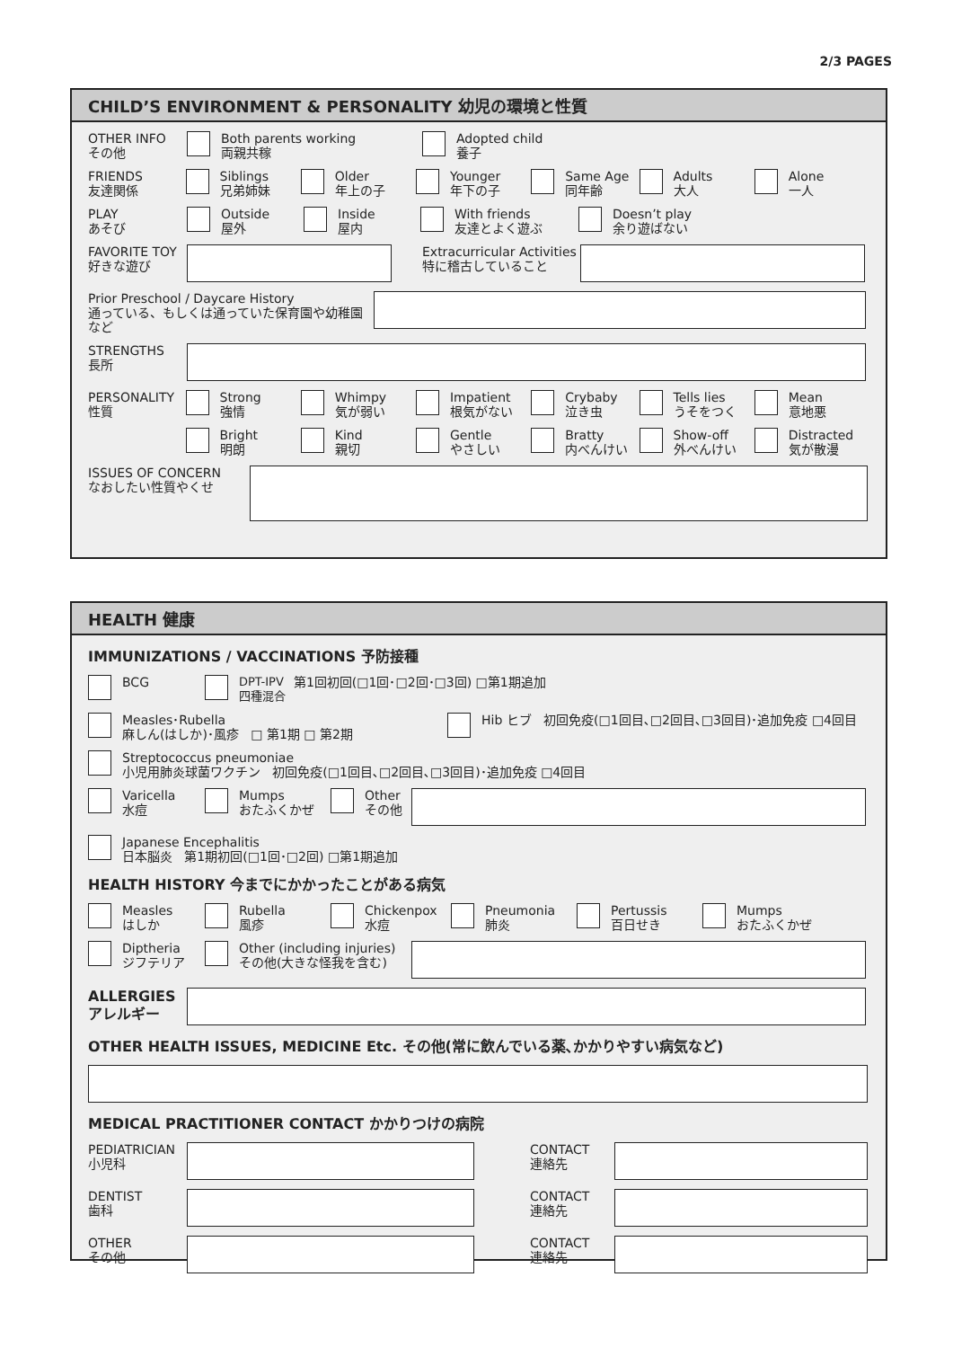2/3 PAGES
CHILD’S ENVIRONMENT & PERSONALITY 幼児の環境と性質
OTHER INFO
その他
Both parents working
両親共稼
Adopted child
養子
FRIENDS
友達関係
Siblings
兄弟姉妹
Older
年上の子
Younger
年下の子
Same Age
同年齢
Adults
大人
Alone
一人
PLAY
あそび
Outside
屋外
Inside
屋内
With friends
友達とよく遊ぶ
Doesn’t play
余り遊ばない
FAVORITE TOY
好きな遊び
Extracurricular Activities
特に稽古していること
Prior Preschool / Daycare History
通っている、もしくは通っていた保育園や幼稚園など
STRENGTHS
長所
PERSONALITY
性質
Strong
強情
Whimpy
気が弱い
Impatient
根気がない
Crybaby
泣き虫
Tells lies
うそをつく
Mean
意地悪
Bright
明朗
Kind
親切
Gentle
やさしい
Bratty
内べんけい
Show-off
外べんけい
Distracted
気が散漫
ISSUES OF CONCERN
なおしたい性質やくせ
HEALTH 健康
IMMUNIZATIONS / VACCINATIONS 予防接種
BCG DPT-IPV
四種混合 第1回初回(□1回･□2回･□3回) □第1期追加
Measles･Rubella
麻しん(はしか)･風疹 □ 第1期 □ 第2期
Hib ヒブ 初回免疫(□1回目､□2回目､□3回目)･追加免疫 □4回目
Streptococcus pneumoniae
小児用肺炎球菌ワクチン 初回免疫(□1回目､□2回目､□3回目)･追加免疫 □4回目
Varicella
水痘
Mumps
おたふくかぜ
Other
その他
Japanese Encephalitis
日本脳炎 第1期初回(□1回･□2回) □第1期追加
HEALTH HISTORY 今までにかかったことがある病気
Measles
はしか
Rubella
風疹
Chickenpox
水痘
Pneumonia
肺炎
Pertussis
百日せき
Mumps
おたふくかぜ
Diptheria
ジフテリア
Other (including injuries)
その他(大きな怪我を含む)
ALLERGIES
アレルギー
OTHER HEALTH ISSUES, MEDICINE Etc. その他(常に飲んでいる薬､かかりやすい病気など)
MEDICAL PRACTITIONER CONTACT かかりつけの病院
PEDIATRICIAN
小児科
CONTACT
連絡先
DENTIST
歯科
CONTACT
連絡先
OTHER
その他
CONTACT
連絡先